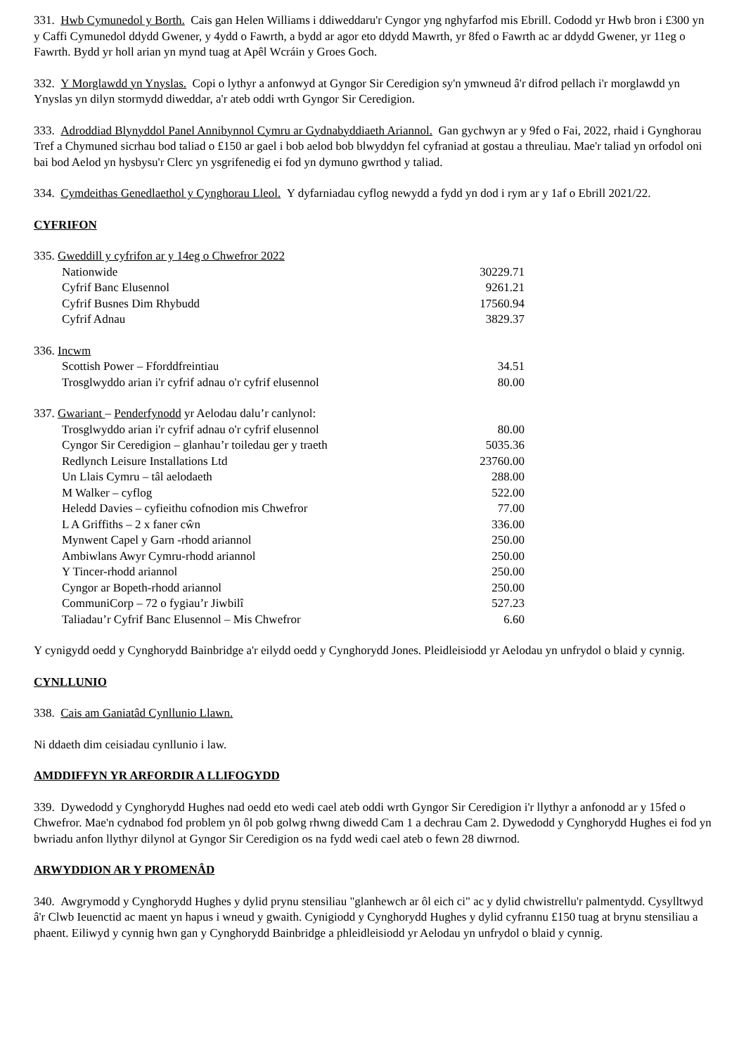331. Hwb Cymunedol y Borth. Cais gan Helen Williams i ddiweddaru'r Cyngor yng nghyfarfod mis Ebrill. Cododd yr Hwb bron i £300 yn y Caffi Cymunedol ddydd Gwener, y 4ydd o Fawrth, a bydd ar agor eto ddydd Mawrth, yr 8fed o Fawrth ac ar ddydd Gwener, yr 11eg o Fawrth. Bydd yr holl arian yn mynd tuag at Apêl Wcráin y Groes Goch.
332. Y Morglawdd yn Ynyslas. Copi o lythyr a anfonwyd at Gyngor Sir Ceredigion sy'n ymwneud â'r difrod pellach i'r morglawdd yn Ynyslas yn dilyn stormydd diweddar, a'r ateb oddi wrth Gyngor Sir Ceredigion.
333. Adroddiad Blynyddol Panel Annibynnol Cymru ar Gydnabyddiaeth Ariannol. Gan gychwyn ar y 9fed o Fai, 2022, rhaid i Gynghorau Tref a Chymuned sicrhau bod taliad o £150 ar gael i bob aelod bob blwyddyn fel cyfraniad at gostau a threuliau. Mae'r taliad yn orfodol oni bai bod Aelod yn hysbysu'r Clerc yn ysgrifenedig ei fod yn dymuno gwrthod y taliad.
334. Cymdeithas Genedlaethol y Cynghorau Lleol. Y dyfarniadau cyflog newydd a fydd yn dod i rym ar y 1af o Ebrill 2021/22.
CYFRIFON
| 335. Gweddill y cyfrifon ar y 14eg o Chwefror 2022 | |
| Nationwide | 30229.71 |
| Cyfrif Banc Elusennol | 9261.21 |
| Cyfrif Busnes Dim Rhybudd | 17560.94 |
| Cyfrif Adnau | 3829.37 |
| 336. Incwm | |
| Scottish Power – Fforddfreintiau | 34.51 |
| Trosglwyddo arian i'r cyfrif adnau o'r cyfrif elusennol | 80.00 |
| 337. Gwariant – Penderfynodd yr Aelodau dalu’r canlynol: | |
| Trosglwyddo arian i'r cyfrif adnau o'r cyfrif elusennol | 80.00 |
| Cyngor Sir Ceredigion – glanhau’r toiledau ger y traeth | 5035.36 |
| Redlynch Leisure Installations Ltd | 23760.00 |
| Un Llais Cymru – tâl aelodaeth | 288.00 |
| M Walker – cyflog | 522.00 |
| Heledd Davies – cyfieithu cofnodion mis Chwefror | 77.00 |
| L A Griffiths – 2 x faner cŵn | 336.00 |
| Mynwent Capel y Garn -rhodd ariannol | 250.00 |
| Ambiwlans Awyr Cymru-rhodd ariannol | 250.00 |
| Y Tincer-rhodd ariannol | 250.00 |
| Cyngor ar Bopeth-rhodd ariannol | 250.00 |
| CommuniCorp – 72 o fygiau’r Jiwbilî | 527.23 |
| Taliadau’r Cyfrif Banc Elusennol – Mis Chwefror | 6.60 |
Y cynigydd oedd y Cynghorydd Bainbridge a'r eilydd oedd y Cynghorydd Jones. Pleidleisiodd yr Aelodau yn unfrydol o blaid y cynnig.
CYNLLUNIO
338. Cais am Ganiatâd Cynllunio Llawn.
Ni ddaeth dim ceisiadau cynllunio i law.
AMDDIFFYN YR ARFORDIR A LLIFOGYDD
339. Dywedodd y Cynghorydd Hughes nad oedd eto wedi cael ateb oddi wrth Gyngor Sir Ceredigion i'r llythyr a anfonodd ar y 15fed o Chwefror. Mae'n cydnabod fod problem yn ôl pob golwg rhwng diwedd Cam 1 a dechrau Cam 2. Dywedodd y Cynghorydd Hughes ei fod yn bwriadu anfon llythyr dilynol at Gyngor Sir Ceredigion os na fydd wedi cael ateb o fewn 28 diwrnod.
ARWYDDION AR Y PROMENÂD
340. Awgrymodd y Cynghorydd Hughes y dylid prynu stensiliau "glanhewch ar ôl eich ci" ac y dylid chwistrellu'r palmentydd. Cysylltwyd â'r Clwb Ieuenctid ac maent yn hapus i wneud y gwaith. Cynigiodd y Cynghorydd Hughes y dylid cyfrannu £150 tuag at brynu stensiliau a phaent. Eiliwyd y cynnig hwn gan y Cynghorydd Bainbridge a phleidleisiodd yr Aelodau yn unfrydol o blaid y cynnig.